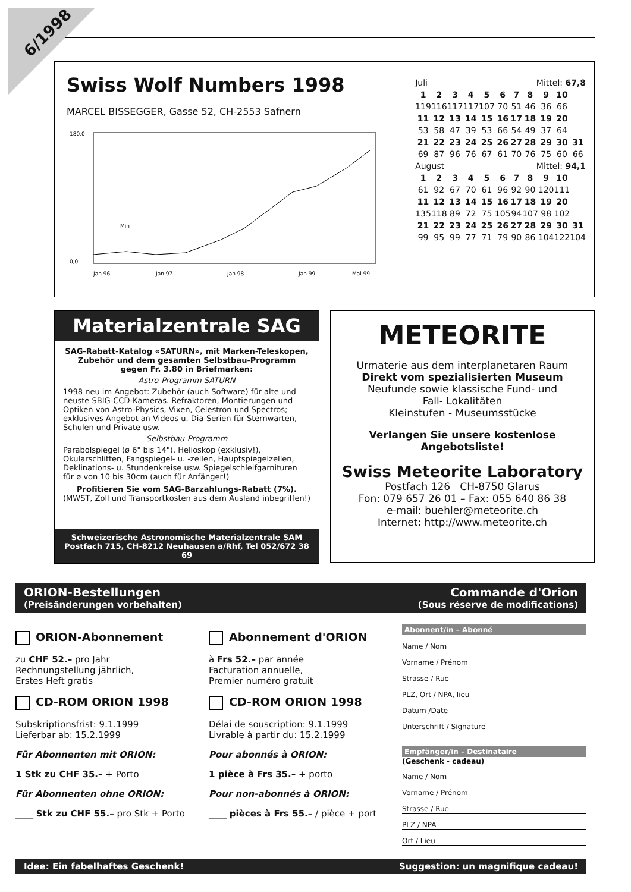6/1998
Swiss Wolf Numbers 1998
MARCEL BISSEGGER, Gasse 52, CH-2553 Safnern
180,0
0,0
Jan 96
Jan 97
Jan 98
Jan 99
Mai 99
Min
| Juli | | | | | Mittel: 67,8 | | | | | |
| 1 | 2 | 3 | 4 | 5 | 6 | 7 | 8 | 9 | 10 | |
| 119 | 116 | 117 | 117 | 107 | 70 | 51 | 46 | 36 | 66 | |
| 11 | 12 | 13 | 14 | 15 | 16 | 17 | 18 | 19 | 20 | |
| 53 | 58 | 47 | 39 | 53 | 66 | 54 | 49 | 37 | 64 | |
| 21 | 22 | 23 | 24 | 25 | 26 | 27 | 28 | 29 | 30 | 31 |
| 69 | 87 | 96 | 76 | 67 | 61 | 70 | 76 | 75 | 60 | 66 |
| August | | | | | Mittel: 94,1 | | | | | |
| 1 | 2 | 3 | 4 | 5 | 6 | 7 | 8 | 9 | 10 | |
| 61 | 92 | 67 | 70 | 61 | 96 | 92 | 90 | 120 | 111 | |
| 11 | 12 | 13 | 14 | 15 | 16 | 17 | 18 | 19 | 20 | |
| 135 | 118 | 89 | 72 | 75 | 105 | 94 | 107 | 98 | 102 | |
| 21 | 22 | 23 | 24 | 25 | 26 | 27 | 28 | 29 | 30 | 31 |
| 99 | 95 | 99 | 77 | 71 | 79 | 90 | 86 | 104 | 122 | 104 |
Materialzentrale SAG
SAG-Rabatt-Katalog «SATURN», mit Marken-Teleskopen, Zubehör und dem gesamten Selbstbau-Programm gegen Fr. 3.80 in Briefmarken:
Astro-Programm SATURN
1998 neu im Angebot: Zubehör (auch Software) für alte und neuste SBIG-CCD-Kameras. Refraktoren, Montierungen und Optiken von Astro-Physics, Vixen, Celestron und Spectros; exklusives Angebot an Videos u. Dia-Serien für Sternwarten, Schulen und Private usw.
Selbstbau-Programm
Parabolspiegel (ø 6" bis 14"), Helioskop (exklusiv!), Okularschlitten, Fangspiegel- u. -zellen, Hauptspiegelzellen, Deklinations- u. Stundenkreise usw. Spiegelschleifgarnituren für ø von 10 bis 30cm (auch für Anfänger!)
Profitieren Sie vom SAG-Barzahlungs-Rabatt (7%).
(MWST, Zoll und Transportkosten aus dem Ausland inbegriffen!)
Schweizerische Astronomische Materialzentrale SAM
Postfach 715, CH-8212 Neuhausen a/Rhf, Tel 052/672 38 69
METEORITE
Urmaterie aus dem interplanetaren Raum
Direkt vom spezialisierten Museum
Neufunde sowie klassische Fund- und
Fall- Lokalitäten
Kleinstufen - Museumsstücke
Verlangen Sie unsere kostenlose
Angebotsliste!
Swiss Meteorite Laboratory
Postfach 126 CH-8750 Glarus
Fon: 079 657 26 01 – Fax: 055 640 86 38
e-mail: buehler@meteorite.ch
Internet: http://www.meteorite.ch
ORION-Bestellungen
(Preisänderungen vorbehalten)
Commande d'Orion
(Sous réserve de modifications)
ORION-Abonnement
zu CHF 52.– pro Jahr
Rechnungstellung jährlich,
Erstes Heft gratis
CD-ROM ORION 1998
Subskriptionsfrist: 9.1.1999
Lieferbar ab: 15.2.1999
Für Abonnenten mit ORION:
1 Stk zu CHF 35.– + Porto
Für Abonnenten ohne ORION:
____ Stk zu CHF 55.– pro Stk + Porto
Abonnement d'ORION
à Frs 52.– par année
Facturation annuelle,
Premier numéro gratuit
CD-ROM ORION 1998
Délai de souscription: 9.1.1999
Livrable à partir du: 15.2.1999
Pour abonnés à ORION:
1 pièce à Frs 35.– + porto
Pour non-abonnés à ORION:
____ pièces à Frs 55.– / pièce + port
Abonnent/in – Abonné
Name / Nom
Vorname / Prénom
Strasse / Rue
PLZ, Ort / NPA, lieu
Datum /Date
Unterschrift / Signature
Empfänger/in – Destinataire
(Geschenk - cadeau)
Name / Nom
Vorname / Prénom
Strasse / Rue
PLZ / NPA
Ort / Lieu
Idee: Ein fabelhaftes Geschenk! Suggestion: un magnifique cadeau!